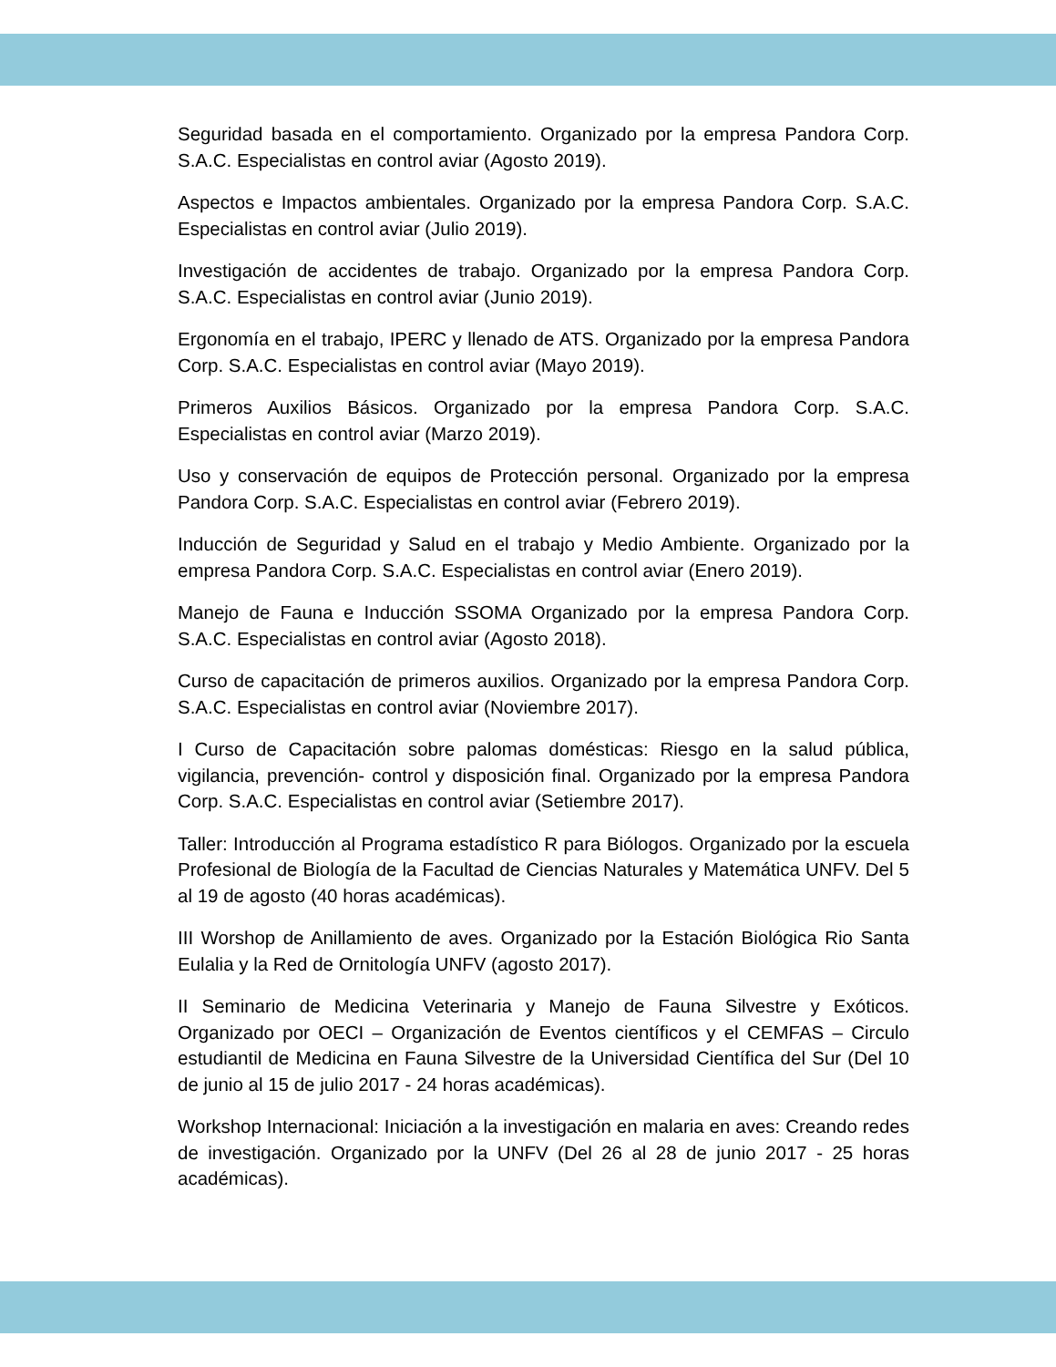Seguridad basada en el comportamiento. Organizado por la empresa Pandora Corp. S.A.C. Especialistas en control aviar (Agosto 2019).
Aspectos e Impactos ambientales. Organizado por la empresa Pandora Corp. S.A.C. Especialistas en control aviar (Julio 2019).
Investigación de accidentes de trabajo. Organizado por la empresa Pandora Corp. S.A.C. Especialistas en control aviar (Junio 2019).
Ergonomía en el trabajo, IPERC y llenado de ATS. Organizado por la empresa Pandora Corp. S.A.C. Especialistas en control aviar (Mayo 2019).
Primeros Auxilios Básicos. Organizado por la empresa Pandora Corp. S.A.C. Especialistas en control aviar (Marzo 2019).
Uso y conservación de equipos de Protección personal. Organizado por la empresa Pandora Corp. S.A.C. Especialistas en control aviar (Febrero 2019).
Inducción de Seguridad y Salud en el trabajo y Medio Ambiente. Organizado por la empresa Pandora Corp. S.A.C. Especialistas en control aviar (Enero 2019).
Manejo de Fauna e Inducción SSOMA Organizado por la empresa Pandora Corp. S.A.C. Especialistas en control aviar (Agosto 2018).
Curso de capacitación de primeros auxilios. Organizado por la empresa Pandora Corp. S.A.C. Especialistas en control aviar (Noviembre 2017).
I Curso de Capacitación sobre palomas domésticas: Riesgo en la salud pública, vigilancia, prevención- control y disposición final. Organizado por la empresa Pandora Corp. S.A.C. Especialistas en control aviar (Setiembre 2017).
Taller: Introducción al Programa estadístico R para Biólogos. Organizado por la escuela Profesional de Biología de la Facultad de Ciencias Naturales y Matemática UNFV. Del 5 al 19 de agosto (40 horas académicas).
III Worshop de Anillamiento de aves. Organizado por la Estación Biológica Rio Santa Eulalia y la Red de Ornitología UNFV (agosto 2017).
II Seminario de Medicina Veterinaria y Manejo de Fauna Silvestre y Exóticos. Organizado por OECI – Organización de Eventos científicos y el CEMFAS – Circulo estudiantil de Medicina en Fauna Silvestre de la Universidad Científica del Sur (Del 10 de junio al 15 de julio 2017 - 24 horas académicas).
Workshop Internacional: Iniciación a la investigación en malaria en aves: Creando redes de investigación. Organizado por la UNFV (Del 26 al 28 de junio 2017 - 25 horas académicas).